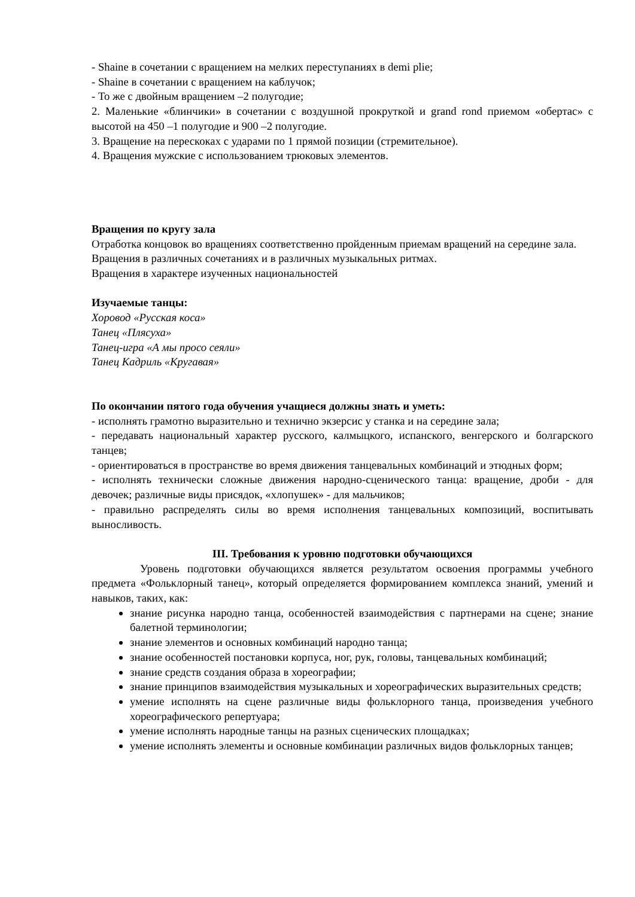- Shaine в сочетании с вращением на мелких переступаниях в demi plie;
- Shaine в сочетании с вращением на каблучок;
- То же с двойным вращением –2 полугодие;
2. Маленькие «блинчики» в сочетании с воздушной прокруткой и grand rond приемом «обертас» с высотой на 450 –1 полугодие и 900 –2 полугодие.
3. Вращение на перескоках с ударами по 1 прямой позиции (стремительное).
4. Вращения мужские с использованием трюковых элементов.
Вращения по кругу зала
Отработка концовок во вращениях соответственно пройденным приемам вращений на середине зала.
Вращения в различных сочетаниях и в различных музыкальных ритмах.
Вращения в характере изученных национальностей
Изучаемые танцы:
Хоровод «Русская коса»
Танец «Плясуха»
Танец-игра «А мы просо сеяли»
Танец Кадриль «Кругавая»
По окончании пятого года обучения учащиеся должны знать и уметь:
- исполнять грамотно выразительно и технично экзерсис у станка и на середине зала;
- передавать национальный характер русского, калмыцкого, испанского, венгерского и болгарского танцев;
- ориентироваться в пространстве во время движения танцевальных комбинаций и этюдных форм;
- исполнять технически сложные движения народно-сценического танца: вращение, дроби - для девочек; различные виды присядок, «хлопушек» - для мальчиков;
- правильно распределять силы во время исполнения танцевальных композиций, воспитывать выносливость.
III. Требования к уровню подготовки обучающихся
Уровень подготовки обучающихся является результатом освоения программы учебного предмета «Фольклорный танец», который определяется формированием комплекса знаний, умений и навыков, таких, как:
знание рисунка народно танца, особенностей взаимодействия с партнерами на сцене; знание балетной терминологии;
знание элементов и основных комбинаций народно танца;
знание особенностей постановки корпуса, ног, рук, головы, танцевальных комбинаций;
знание средств создания образа в хореографии;
знание принципов взаимодействия музыкальных и хореографических выразительных средств;
умение исполнять на сцене различные виды фольклорного танца, произведения учебного хореографического репертуара;
умение исполнять народные танцы на разных сценических площадках;
умение исполнять элементы и основные комбинации различных видов фольклорных танцев;